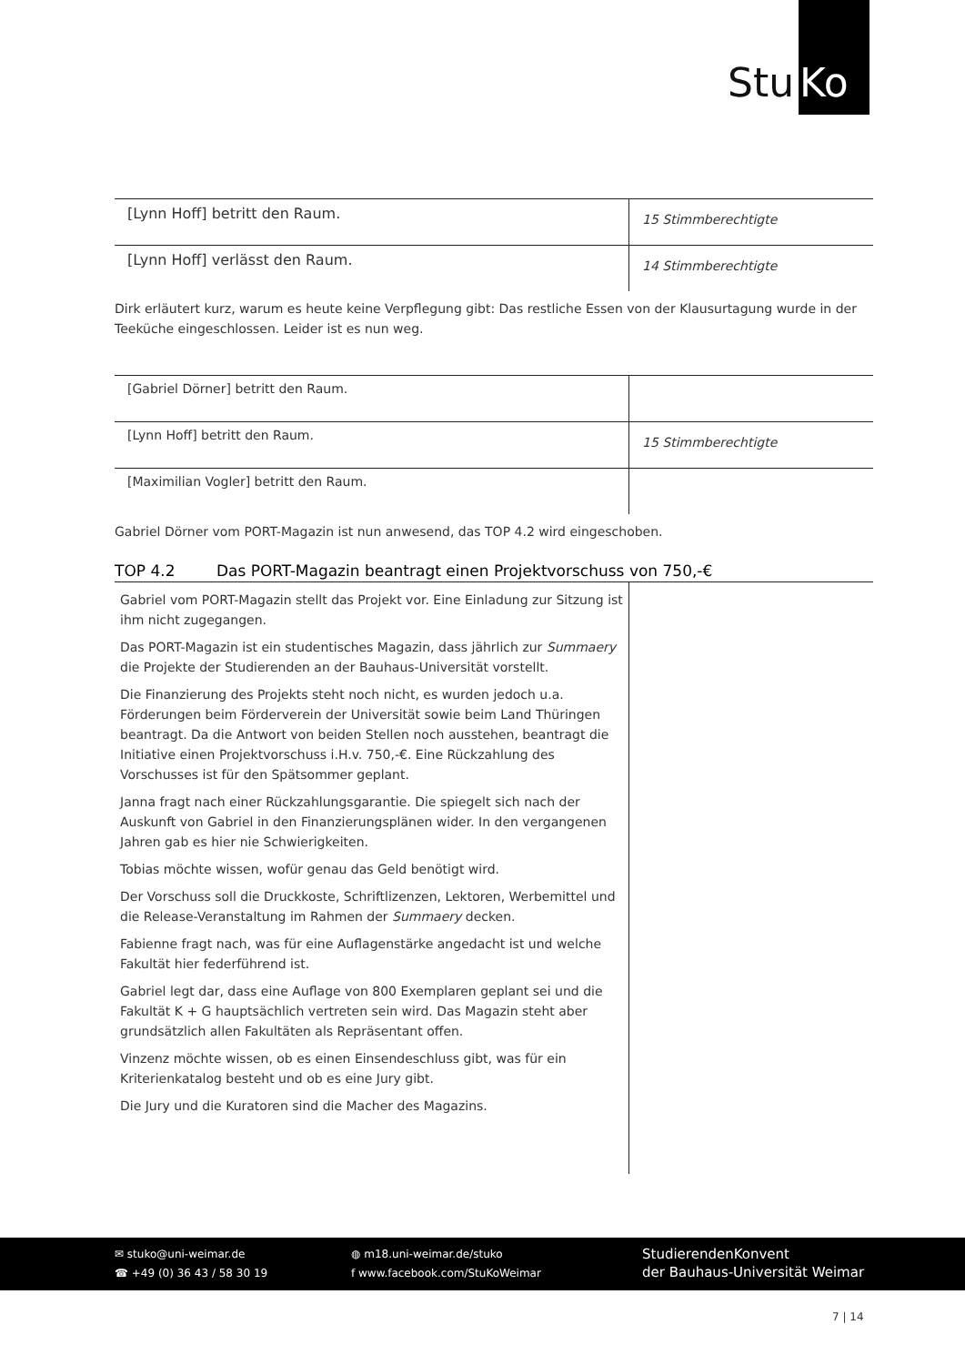Stu Ko
| [Lynn Hoff] betritt den Raum. | 15 Stimmberechtigte |
| [Lynn Hoff] verlässt den Raum. | 14 Stimmberechtigte |
Dirk erläutert kurz, warum es heute keine Verpflegung gibt: Das restliche Essen von der Klausurtagung wurde in der Teeküche eingeschlossen. Leider ist es nun weg.
| [Gabriel Dörner] betritt den Raum. | |
| [Lynn Hoff] betritt den Raum. | 15 Stimmberechtigte |
| [Maximilian Vogler] betritt den Raum. | |
Gabriel Dörner vom PORT-Magazin ist nun anwesend, das TOP 4.2 wird eingeschoben.
TOP 4.2 Das PORT-Magazin beantragt einen Projektvorschuss von 750,-€
| Gabriel vom PORT-Magazin stellt das Projekt vor. Eine Einladung zur Sitzung ist ihm nicht zugegangen. Das PORT-Magazin ist ein studentisches Magazin, dass jährlich zur Summaery die Projekte der Studierenden an der Bauhaus-Universität vorstellt. Die Finanzierung des Projekts steht noch nicht, es wurden jedoch u.a. Förderungen beim Förderverein der Universität sowie beim Land Thüringen beantragt. Da die Antwort von beiden Stellen noch ausstehen, beantragt die Initiative einen Projektvorschuss i.H.v. 750,-€. Eine Rückzahlung des Vorschusses ist für den Spätsommer geplant. Janna fragt nach einer Rückzahlungsgarantie. Die spiegelt sich nach der Auskunft von Gabriel in den Finanzierungsplänen wider. In den vergangenen Jahren gab es hier nie Schwierigkeiten. Tobias möchte wissen, wofür genau das Geld benötigt wird. Der Vorschuss soll die Druckkoste, Schriftlizenzen, Lektoren, Werbemittel und die Release-Veranstaltung im Rahmen der Summaery decken. Fabienne fragt nach, was für eine Auflagenstärke angedacht ist und welche Fakultät hier federführend ist. Gabriel legt dar, dass eine Auflage von 800 Exemplaren geplant sei und die Fakultät K + G hauptsächlich vertreten sein wird. Das Magazin steht aber grundsätzlich allen Fakultäten als Repräsentant offen. Vinzenz möchte wissen, ob es einen Einsendeschluss gibt, was für ein Kriterienkatalog besteht und ob es eine Jury gibt. Die Jury und die Kuratoren sind die Macher des Magazins. | |
✉ stuko@uni-weimar.de
☎ +49 (0) 36 43 / 58 30 19
◍ m18.uni-weimar.de/stuko
f www.facebook.com/StuKoWeimar
StudierendenKonvent
der Bauhaus-Universität Weimar
7 | 14